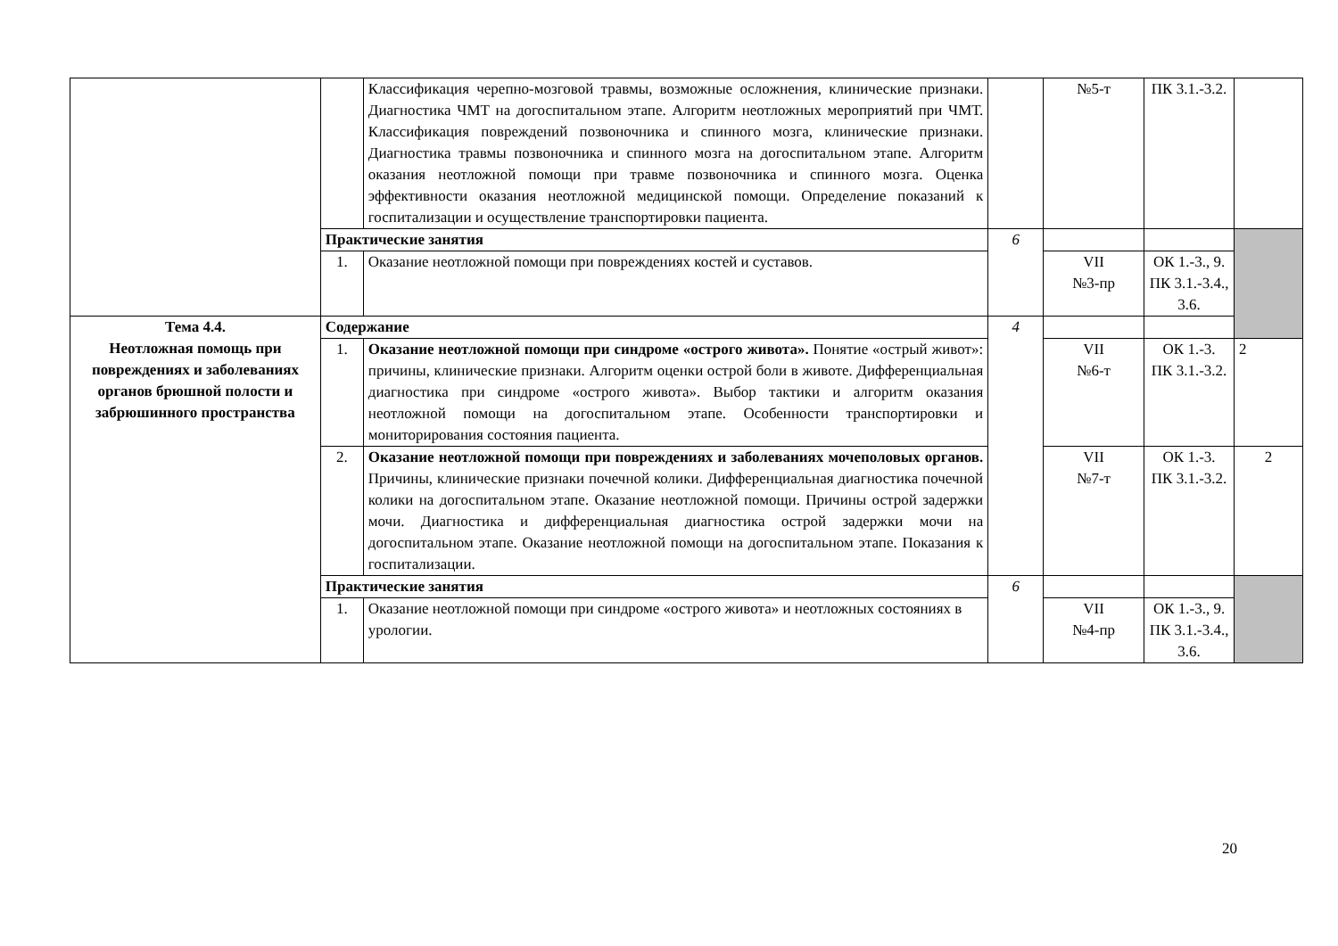| | | Классификация черепно-мозговой травмы, возможные осложнения, клинические признаки. Диагностика ЧМТ на догоспитальном этапе. Алгоритм неотложных мероприятий при ЧМТ. Классификация повреждений позвоночника и спинного мозга, клинические признаки. Диагностика травмы позвоночника и спинного мозга на догоспитальном этапе. Алгоритм оказания неотложной помощи при травме позвоночника и спинного мозга. Оценка эффективности оказания неотложной медицинской помощи. Определение показаний к госпитализации и осуществление транспортировки пациента. | | №5-т | ПК 3.1.-3.2. | |
| | Практические занятия | | 6 | | | |
| | 1. | Оказание неотложной помощи при повреждениях костей и суставов. | | VII №3-пр | ОК 1.-3., 9. ПК 3.1.-3.4., 3.6. | |
| Тема 4.4. Неотложная помощь при повреждениях и заболеваниях органов брюшной полости и забрюшинного пространства | Содержание | | 4 | | | |
| | 1. | Оказание неотложной помощи при синдроме «острого живота». Понятие «острый живот»: причины, клинические признаки. Алгоритм оценки острой боли в животе. Дифференциальная диагностика при синдроме «острого живота». Выбор тактики и алгоритм оказания неотложной помощи на догоспитальном этапе. Особенности транспортировки и мониторирования состояния пациента. | | VII №6-т | ОК 1.-3. ПК 3.1.-3.2. | 2 |
| | 2. | Оказание неотложной помощи при повреждениях и заболеваниях мочеполовых органов. Причины, клинические признаки почечной колики. Дифференциальная диагностика почечной колики на догоспитальном этапе. Оказание неотложной помощи. Причины острой задержки мочи. Диагностика и дифференциальная диагностика острой задержки мочи на догоспитальном этапе. Оказание неотложной помощи на догоспитальном этапе. Показания к госпитализации. | | VII №7-т | ОК 1.-3. ПК 3.1.-3.2. | 2 |
| | Практические занятия | | 6 | | | |
| | 1. | Оказание неотложной помощи при синдроме «острого живота» и неотложных состояниях в урологии. | | VII №4-пр | ОК 1.-3., 9. ПК 3.1.-3.4., 3.6. | |
20